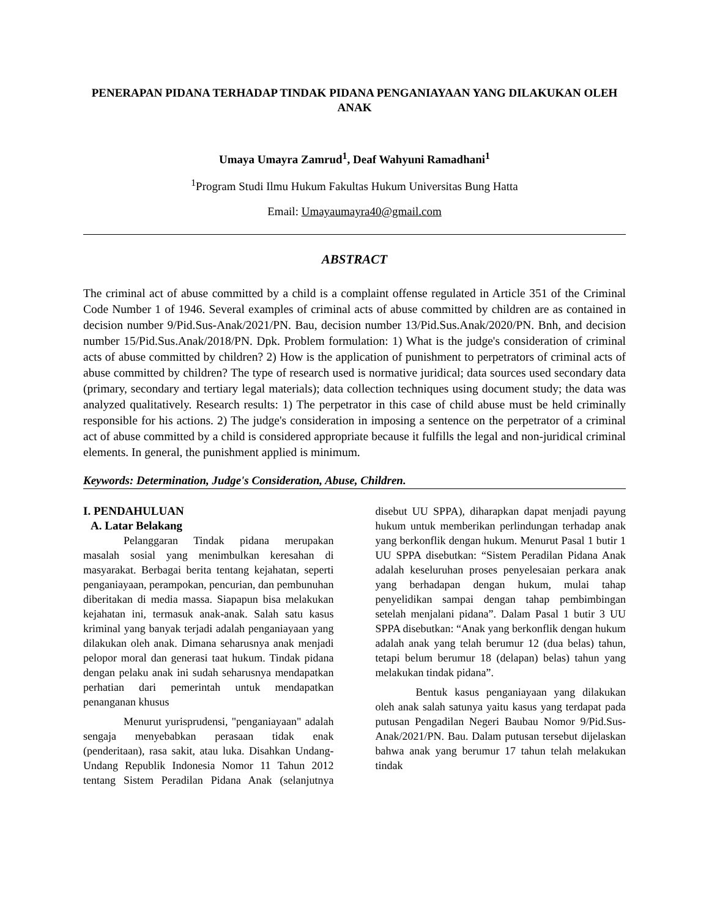PENERAPAN PIDANA TERHADAP TINDAK PIDANA PENGANIAYAAN YANG DILAKUKAN OLEH ANAK
Umaya Umayra Zamrud<sup>1</sup>, Deaf Wahyuni Ramadhani<sup>1</sup>
<sup>1</sup> Program Studi Ilmu Hukum Fakultas Hukum Universitas Bung Hatta
Email: Umayaumayra40@gmail.com
ABSTRACT
The criminal act of abuse committed by a child is a complaint offense regulated in Article 351 of the Criminal Code Number 1 of 1946. Several examples of criminal acts of abuse committed by children are as contained in decision number 9/Pid.Sus-Anak/2021/PN. Bau, decision number 13/Pid.Sus.Anak/2020/PN. Bnh, and decision number 15/Pid.Sus.Anak/2018/PN. Dpk. Problem formulation: 1) What is the judge's consideration of criminal acts of abuse committed by children? 2) How is the application of punishment to perpetrators of criminal acts of abuse committed by children? The type of research used is normative juridical; data sources used secondary data (primary, secondary and tertiary legal materials); data collection techniques using document study; the data was analyzed qualitatively. Research results: 1) The perpetrator in this case of child abuse must be held criminally responsible for his actions. 2) The judge's consideration in imposing a sentence on the perpetrator of a criminal act of abuse committed by a child is considered appropriate because it fulfills the legal and non-juridical criminal elements. In general, the punishment applied is minimum.
Keywords: Determination, Judge's Consideration, Abuse, Children.
I. PENDAHULUAN
A. Latar Belakang
Pelanggaran Tindak pidana merupakan masalah sosial yang menimbulkan keresahan di masyarakat. Berbagai berita tentang kejahatan, seperti penganiayaan, perampokan, pencurian, dan pembunuhan diberitakan di media massa. Siapapun bisa melakukan kejahatan ini, termasuk anak-anak. Salah satu kasus kriminal yang banyak terjadi adalah penganiayaan yang dilakukan oleh anak. Dimana seharusnya anak menjadi pelopor moral dan generasi taat hukum. Tindak pidana dengan pelaku anak ini sudah seharusnya mendapatkan perhatian dari pemerintah untuk mendapatkan penanganan khusus
Menurut yurisprudensi, "penganiayaan" adalah sengaja menyebabkan perasaan tidak enak (penderitaan), rasa sakit, atau luka. Disahkan Undang-Undang Republik Indonesia Nomor 11 Tahun 2012 tentang Sistem Peradilan Pidana Anak (selanjutnya disebut UU SPPA), diharapkan dapat menjadi payung hukum untuk memberikan perlindungan terhadap anak yang berkonflik dengan hukum. Menurut Pasal 1 butir 1 UU SPPA disebutkan: “Sistem Peradilan Pidana Anak adalah keseluruhan proses penyelesaian perkara anak yang berhadapan dengan hukum, mulai tahap penyelidikan sampai dengan tahap pembimbingan setelah menjalani pidana”. Dalam Pasal 1 butir 3 UU SPPA disebutkan: “Anak yang berkonflik dengan hukum adalah anak yang telah berumur 12 (dua belas) tahun, tetapi belum berumur 18 (delapan) belas) tahun yang melakukan tindak pidana”.
Bentuk kasus penganiayaan yang dilakukan oleh anak salah satunya yaitu kasus yang terdapat pada putusan Pengadilan Negeri Baubau Nomor 9/Pid.Sus-Anak/2021/PN. Bau. Dalam putusan tersebut dijelaskan bahwa anak yang berumur 17 tahun telah melakukan tindak